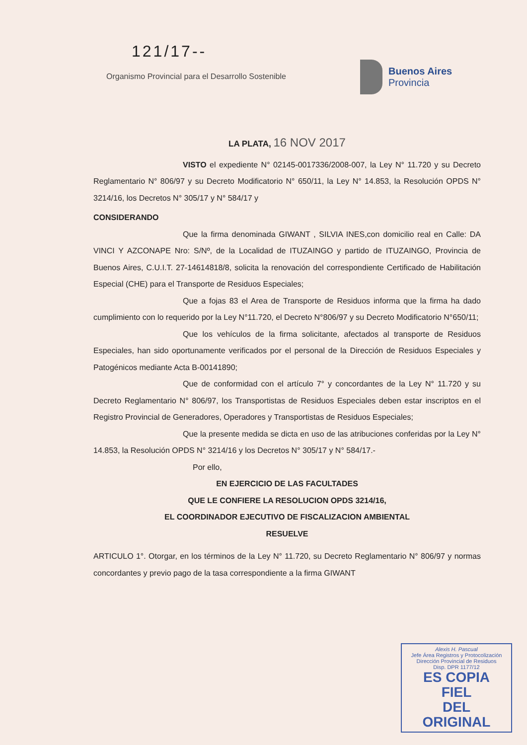121/17--
Organismo Provincial para el Desarrollo Sostenible
Buenos Aires
Provincia
LA PLATA, 16 NOV 2017
VISTO el expediente N° 02145-0017336/2008-007, la Ley N° 11.720 y su Decreto Reglamentario N° 806/97 y su Decreto Modificatorio N° 650/11, la Ley N° 14.853, la Resolución OPDS N° 3214/16, los Decretos N° 305/17 y N° 584/17 y
CONSIDERANDO
Que la firma denominada GIWANT , SILVIA INES,con domicilio real en Calle: DA VINCI Y AZCONAPE Nro: S/Nº, de la Localidad de ITUZAINGO y partido de ITUZAINGO, Provincia de Buenos Aires, C.U.I.T. 27-14614818/8, solicita la renovación del correspondiente Certificado de Habilitación Especial (CHE) para el Transporte de Residuos Especiales;
Que a fojas 83 el Area de Transporte de Residuos informa que la firma ha dado cumplimiento con lo requerido por la Ley N°11.720, el Decreto N°806/97 y su Decreto Modificatorio N°650/11;
Que los vehículos de la firma solicitante, afectados al transporte de Residuos Especiales, han sido oportunamente verificados por el personal de la Dirección de Residuos Especiales y Patogénicos mediante Acta B-00141890;
Que de conformidad con el artículo 7° y concordantes de la Ley N° 11.720 y su Decreto Reglamentario N° 806/97, los Transportistas de Residuos Especiales deben estar inscriptos en el Registro Provincial de Generadores, Operadores y Transportistas de Residuos Especiales;
Que la presente medida se dicta en uso de las atribuciones conferidas por la Ley N° 14.853, la Resolución OPDS N° 3214/16 y los Decretos N° 305/17 y N° 584/17.-
Por ello,
EN EJERCICIO DE LAS FACULTADES
QUE LE CONFIERE LA RESOLUCION OPDS 3214/16,
EL COORDINADOR EJECUTIVO DE FISCALIZACION AMBIENTAL
RESUELVE
ARTICULO 1°. Otorgar, en los términos de la Ley N° 11.720, su Decreto Reglamentario N° 806/97 y normas concordantes y previo pago de la tasa correspondiente a la firma GIWANT
Alexis H. Pascual
Jefe Área Registros y Protocolización
Dirección Provincial de Residuos
Disp. DPR 1177/12
ES COPIA FIEL
DEL ORIGINAL